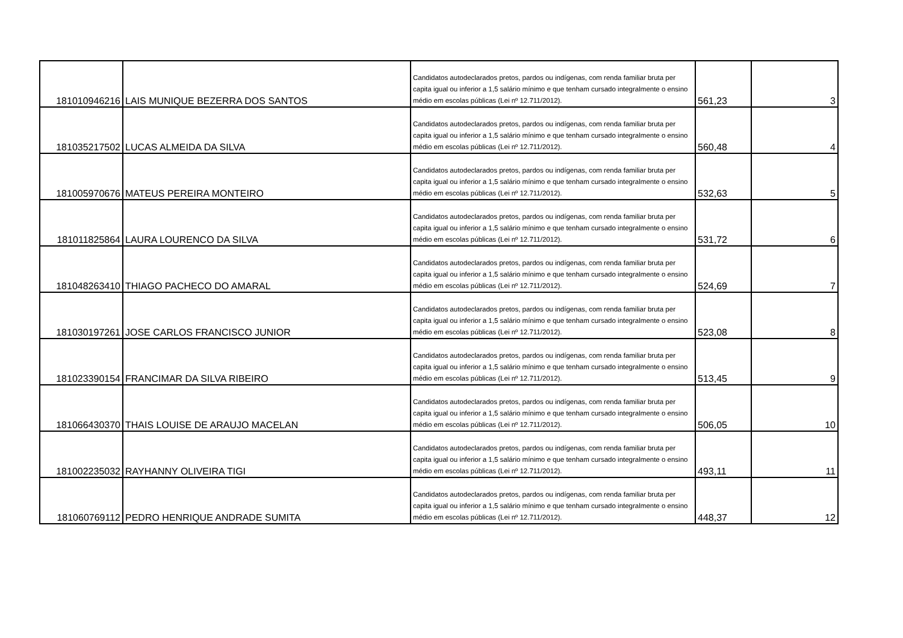| 181010946216 | LAIS MUNIQUE BEZERRA DOS SANTOS | Candidatos autodeclarados pretos, pardos ou indígenas, com renda familiar bruta per capita igual ou inferior a 1,5 salário mínimo e que tenham cursado integralmente o ensino médio em escolas públicas (Lei nº 12.711/2012). | 561,23 | 3 |
| 181035217502 | LUCAS ALMEIDA DA SILVA | Candidatos autodeclarados pretos, pardos ou indígenas, com renda familiar bruta per capita igual ou inferior a 1,5 salário mínimo e que tenham cursado integralmente o ensino médio em escolas públicas (Lei nº 12.711/2012). | 560,48 | 4 |
| 181005970676 | MATEUS PEREIRA MONTEIRO | Candidatos autodeclarados pretos, pardos ou indígenas, com renda familiar bruta per capita igual ou inferior a 1,5 salário mínimo e que tenham cursado integralmente o ensino médio em escolas públicas (Lei nº 12.711/2012). | 532,63 | 5 |
| 181011825864 | LAURA LOURENCO DA SILVA | Candidatos autodeclarados pretos, pardos ou indígenas, com renda familiar bruta per capita igual ou inferior a 1,5 salário mínimo e que tenham cursado integralmente o ensino médio em escolas públicas (Lei nº 12.711/2012). | 531,72 | 6 |
| 181048263410 | THIAGO PACHECO DO AMARAL | Candidatos autodeclarados pretos, pardos ou indígenas, com renda familiar bruta per capita igual ou inferior a 1,5 salário mínimo e que tenham cursado integralmente o ensino médio em escolas públicas (Lei nº 12.711/2012). | 524,69 | 7 |
| 181030197261 | JOSE CARLOS FRANCISCO JUNIOR | Candidatos autodeclarados pretos, pardos ou indígenas, com renda familiar bruta per capita igual ou inferior a 1,5 salário mínimo e que tenham cursado integralmente o ensino médio em escolas públicas (Lei nº 12.711/2012). | 523,08 | 8 |
| 181023390154 | FRANCIMAR DA SILVA RIBEIRO | Candidatos autodeclarados pretos, pardos ou indígenas, com renda familiar bruta per capita igual ou inferior a 1,5 salário mínimo e que tenham cursado integralmente o ensino médio em escolas públicas (Lei nº 12.711/2012). | 513,45 | 9 |
| 181066430370 | THAIS LOUISE DE ARAUJO MACELAN | Candidatos autodeclarados pretos, pardos ou indígenas, com renda familiar bruta per capita igual ou inferior a 1,5 salário mínimo e que tenham cursado integralmente o ensino médio em escolas públicas (Lei nº 12.711/2012). | 506,05 | 10 |
| 181002235032 | RAYHANNY OLIVEIRA TIGI | Candidatos autodeclarados pretos, pardos ou indígenas, com renda familiar bruta per capita igual ou inferior a 1,5 salário mínimo e que tenham cursado integralmente o ensino médio em escolas públicas (Lei nº 12.711/2012). | 493,11 | 11 |
| 181060769112 | PEDRO HENRIQUE ANDRADE SUMITA | Candidatos autodeclarados pretos, pardos ou indígenas, com renda familiar bruta per capita igual ou inferior a 1,5 salário mínimo e que tenham cursado integralmente o ensino médio em escolas públicas (Lei nº 12.711/2012). | 448,37 | 12 |